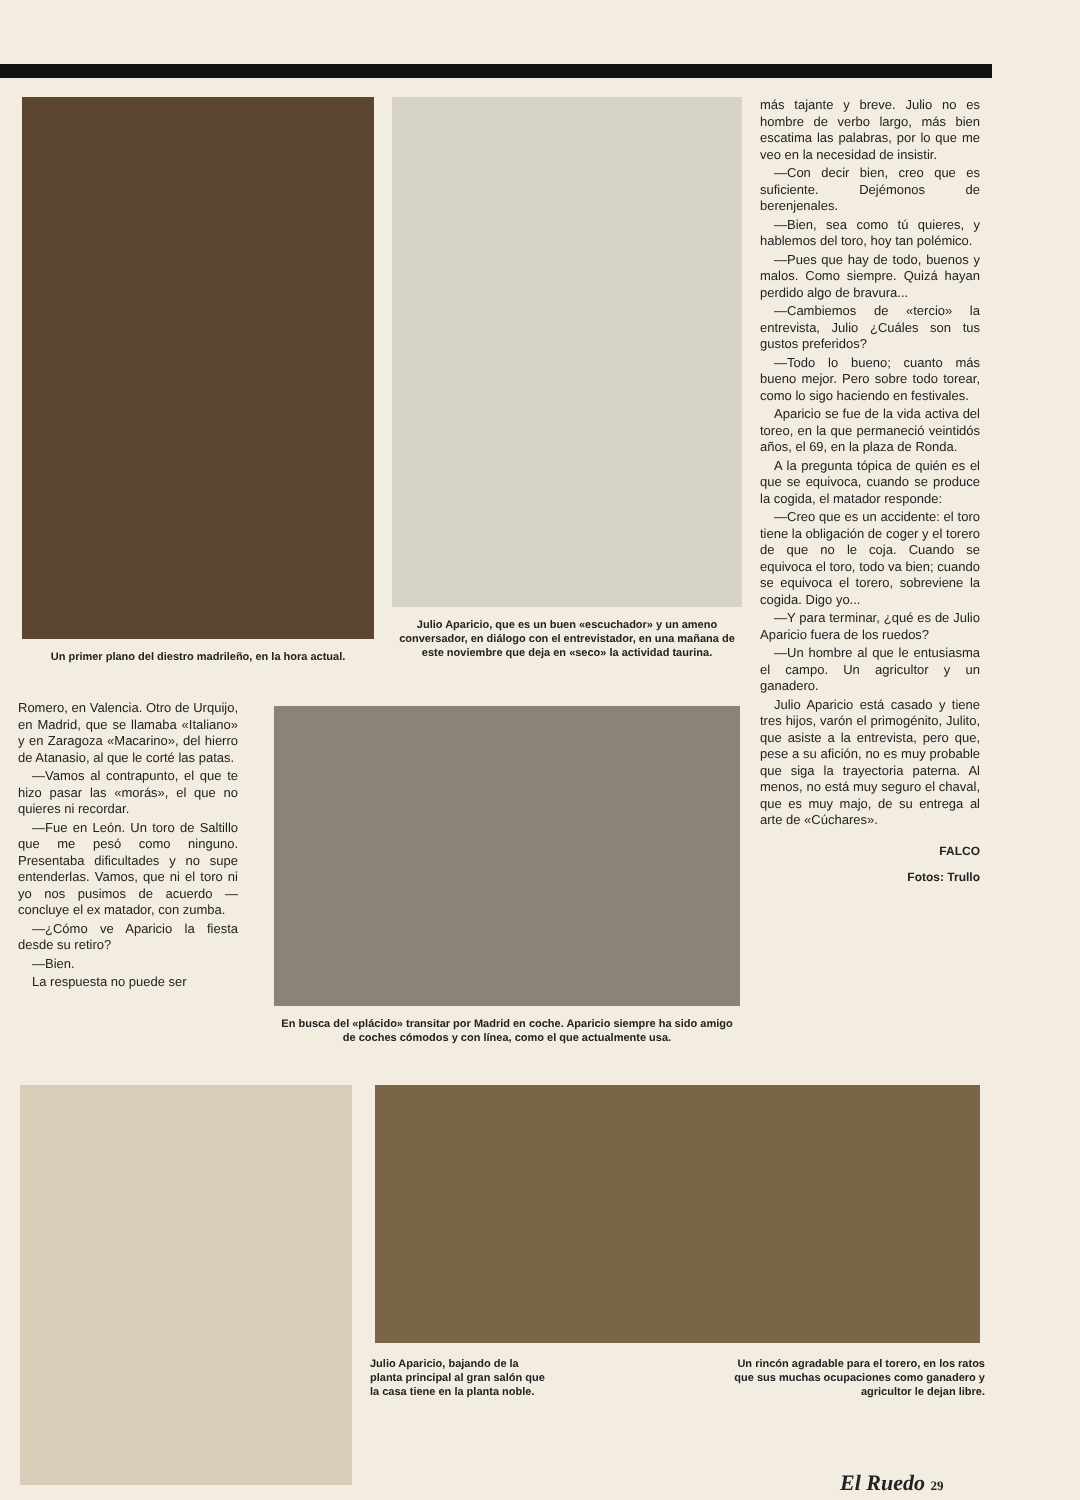Un primer plano del diestro madrileño, en la hora actual.
Julio Aparicio, que es un buen «escuchador» y un ameno conversador, en diálogo con el entrevistador, en una mañana de este noviembre que deja en «seco» la actividad taurina.
más tajante y breve. Julio no es hombre de verbo largo, más bien escatima las palabras, por lo que me veo en la necesidad de insistir.
—Con decir bien, creo que es suficiente. Dejémonos de berenjenales.
—Bien, sea como tú quieres, y hablemos del toro, hoy tan polémico.
—Pues que hay de todo, buenos y malos. Como siempre. Quizá hayan perdido algo de bravura...
—Cambiemos de «tercio» la entrevista, Julio ¿Cuáles son tus gustos preferidos?
—Todo lo bueno; cuanto más bueno mejor. Pero sobre todo torear, como lo sigo haciendo en festivales.
Aparicio se fue de la vida activa del toreo, en la que permaneció veintidós años, el 69, en la plaza de Ronda.
A la pregunta tópica de quién es el que se equivoca, cuando se produce la cogida, el matador responde:
—Creo que es un accidente: el toro tiene la obligación de coger y el torero de que no le coja. Cuando se equivoca el toro, todo va bien; cuando se equivoca el torero, sobreviene la cogida. Digo yo...
—Y para terminar, ¿qué es de Julio Aparicio fuera de los ruedos?
—Un hombre al que le entusiasma el campo. Un agricultor y un ganadero.
Julio Aparicio está casado y tiene tres hijos, varón el primogénito, Julito, que asiste a la entrevista, pero que, pese a su afición, no es muy probable que siga la trayectoria paterna. Al menos, no está muy seguro el chaval, que es muy majo, de su entrega al arte de «Cúchares».
FALCO
Fotos: Trullo
Romero, en Valencia. Otro de Urquijo, en Madrid, que se llamaba «Italiano» y en Zaragoza «Macarino», del hierro de Atanasio, al que le corté las patas.
—Vamos al contrapunto, el que te hizo pasar las «morás», el que no quieres ni recordar.
—Fue en León. Un toro de Saltillo que me pesó como ninguno. Presentaba dificultades y no supe entenderlas. Vamos, que ni el toro ni yo nos pusimos de acuerdo —concluye el ex matador, con zumba.
—¿Cómo ve Aparicio la fiesta desde su retiro?
—Bien.
La respuesta no puede ser
En busca del «plácido» transitar por Madrid en coche. Aparicio siempre ha sido amigo de coches cómodos y con línea, como el que actualmente usa.
Julio Aparicio, bajando de la planta principal al gran salón que la casa tiene en la planta noble.
Un rincón agradable para el torero, en los ratos que sus muchas ocupaciones como ganadero y agricultor le dejan libre.
El Ruedo 29